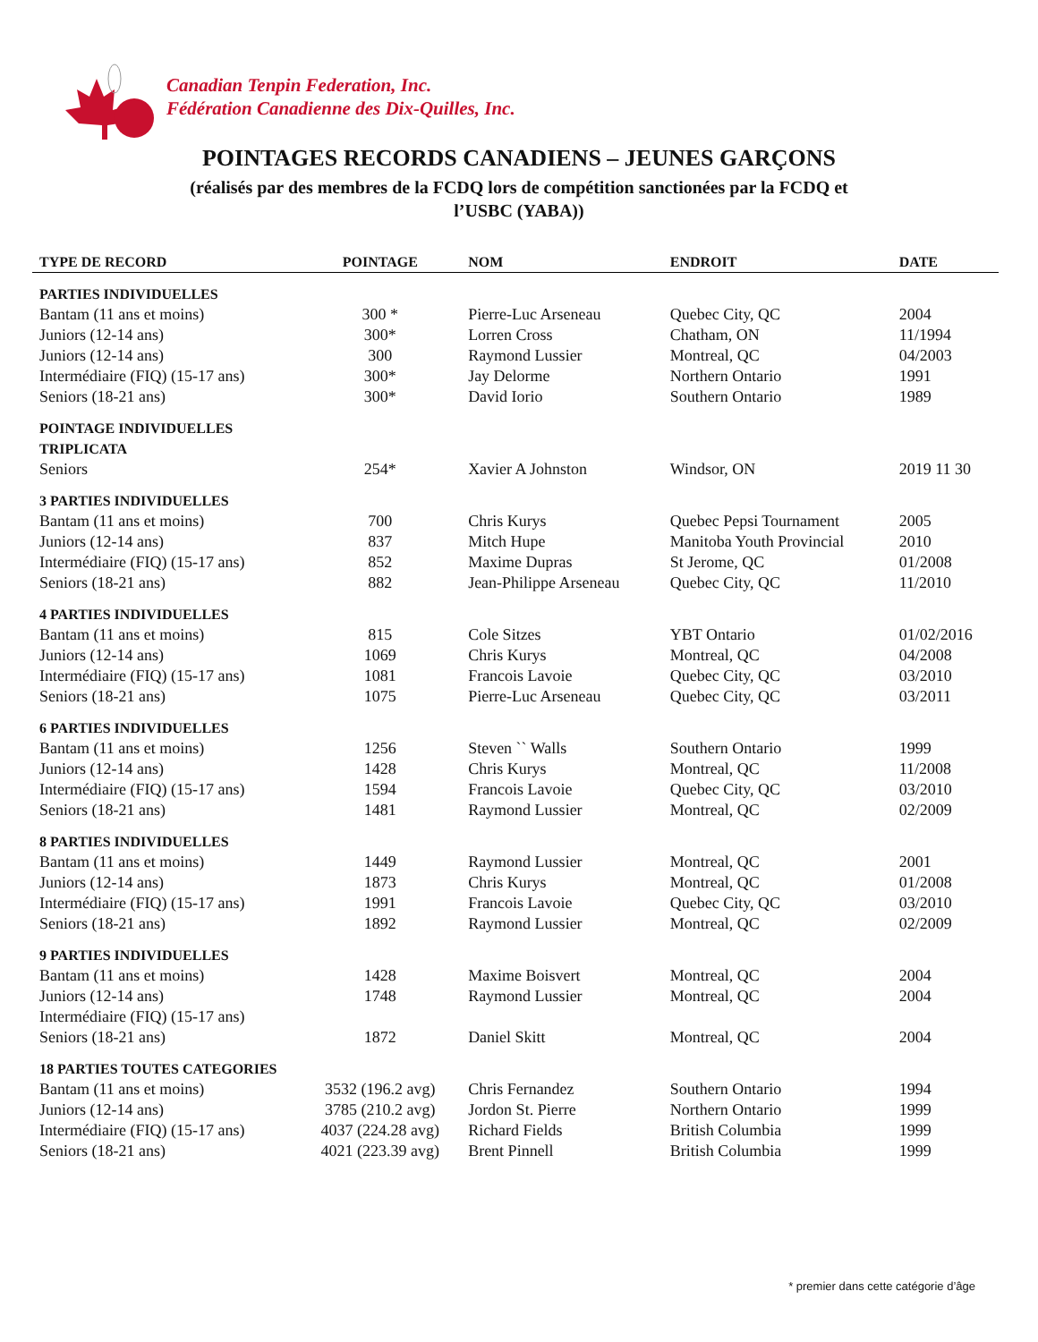Canadian Tenpin Federation, Inc.
Fédération Canadienne des Dix-Quilles, Inc.
POINTAGES RECORDS CANADIENS – JEUNES GARÇONS
(réalisés par des membres de la FCDQ lors de compétition sanctionées par la FCDQ et
l’USBC (YABA))
| TYPE DE RECORD | POINTAGE | NOM | ENDROIT | DATE |
| --- | --- | --- | --- | --- |
| PARTIES INDIVIDUELLES | | | | |
| Bantam (11 ans et moins) | 300 * | Pierre-Luc Arseneau | Quebec City, QC | 2004 |
| Juniors (12-14 ans) | 300* | Lorren Cross | Chatham, ON | 11/1994 |
| Juniors (12-14 ans) | 300 | Raymond Lussier | Montreal, QC | 04/2003 |
| Intermédiaire (FIQ) (15-17 ans) | 300* | Jay Delorme | Northern Ontario | 1991 |
| Seniors (18-21 ans) | 300* | David Iorio | Southern Ontario | 1989 |
| POINTAGE INDIVIDUELLES TRIPLICATA | | | | |
| Seniors | 254* | Xavier A Johnston | Windsor, ON | 2019 11 30 |
| 3 PARTIES INDIVIDUELLES | | | | |
| Bantam (11 ans et moins) | 700 | Chris Kurys | Quebec Pepsi Tournament | 2005 |
| Juniors (12-14 ans) | 837 | Mitch Hupe | Manitoba Youth Provincial | 2010 |
| Intermédiaire (FIQ) (15-17 ans) | 852 | Maxime Dupras | St Jerome, QC | 01/2008 |
| Seniors (18-21 ans) | 882 | Jean-Philippe Arseneau | Quebec City, QC | 11/2010 |
| 4 PARTIES INDIVIDUELLES | | | | |
| Bantam (11 ans et moins) | 815 | Cole Sitzes | YBT Ontario | 01/02/2016 |
| Juniors (12-14 ans) | 1069 | Chris Kurys | Montreal, QC | 04/2008 |
| Intermédiaire (FIQ) (15-17 ans) | 1081 | Francois Lavoie | Quebec City, QC | 03/2010 |
| Seniors (18-21 ans) | 1075 | Pierre-Luc Arseneau | Quebec City, QC | 03/2011 |
| 6 PARTIES INDIVIDUELLES | | | | |
| Bantam (11 ans et moins) | 1256 | Steven `` Walls | Southern Ontario | 1999 |
| Juniors (12-14 ans) | 1428 | Chris Kurys | Montreal, QC | 11/2008 |
| Intermédiaire (FIQ) (15-17 ans) | 1594 | Francois Lavoie | Quebec City, QC | 03/2010 |
| Seniors (18-21 ans) | 1481 | Raymond Lussier | Montreal, QC | 02/2009 |
| 8 PARTIES INDIVIDUELLES | | | | |
| Bantam (11 ans et moins) | 1449 | Raymond Lussier | Montreal, QC | 2001 |
| Juniors (12-14 ans) | 1873 | Chris Kurys | Montreal, QC | 01/2008 |
| Intermédiaire (FIQ) (15-17 ans) | 1991 | Francois Lavoie | Quebec City, QC | 03/2010 |
| Seniors (18-21 ans) | 1892 | Raymond Lussier | Montreal, QC | 02/2009 |
| 9 PARTIES INDIVIDUELLES | | | | |
| Bantam (11 ans et moins) | 1428 | Maxime Boisvert | Montreal, QC | 2004 |
| Juniors (12-14 ans) | 1748 | Raymond Lussier | Montreal, QC | 2004 |
| Intermédiaire (FIQ) (15-17 ans) | | | | |
| Seniors (18-21 ans) | 1872 | Daniel Skitt | Montreal, QC | 2004 |
| 18 PARTIES TOUTES CATEGORIES | | | | |
| Bantam (11 ans et moins) | 3532 (196.2 avg) | Chris Fernandez | Southern Ontario | 1994 |
| Juniors (12-14 ans) | 3785 (210.2 avg) | Jordon St. Pierre | Northern Ontario | 1999 |
| Intermédiaire (FIQ) (15-17 ans) | 4037 (224.28 avg) | Richard Fields | British Columbia | 1999 |
| Seniors (18-21 ans) | 4021 (223.39 avg) | Brent Pinnell | British Columbia | 1999 |
* premier dans cette catégorie d’âge